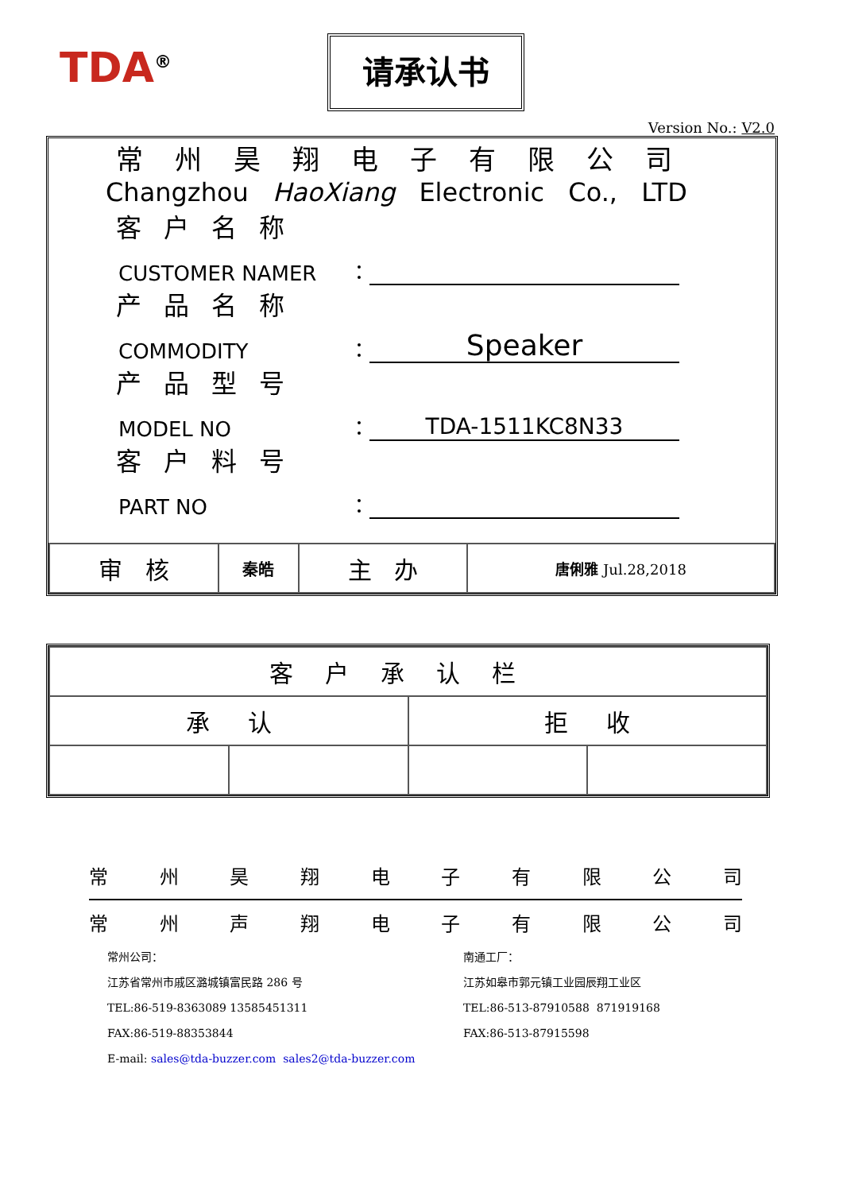TDA<sup>®</sup> 请承认书
Version No.: V2.0
常州昊翔电子有限公司
Changzhou HaoXiang Electronic Co., LTD
客户名称
CUSTOMER NAMER ：
产品名称
COMMODITY ： Speaker
产品型号
MODEL NO ： TDA-1511KC8N33
客户料号
PART NO ：
| 审 核 | 秦皓 | 主 办 | 唐俐雅 Jul.28,2018 |
| 客户承认栏 | | | |
| 承 认 | | 拒 收 | |
常州昊翔电子有限公司
常州声翔电子有限公司
常州公司：
江苏省常州市戚区潞城镇富民路 286 号
TEL:86-519-8363089 13585451311
FAX:86-519-88353844
E-mail: sales@tda-buzzer.com sales2@tda-buzzer.com
南通工厂：
江苏如皋市郭元镇工业园辰翔工业区
TEL:86-513-87910588 871919168
FAX:86-513-87915598